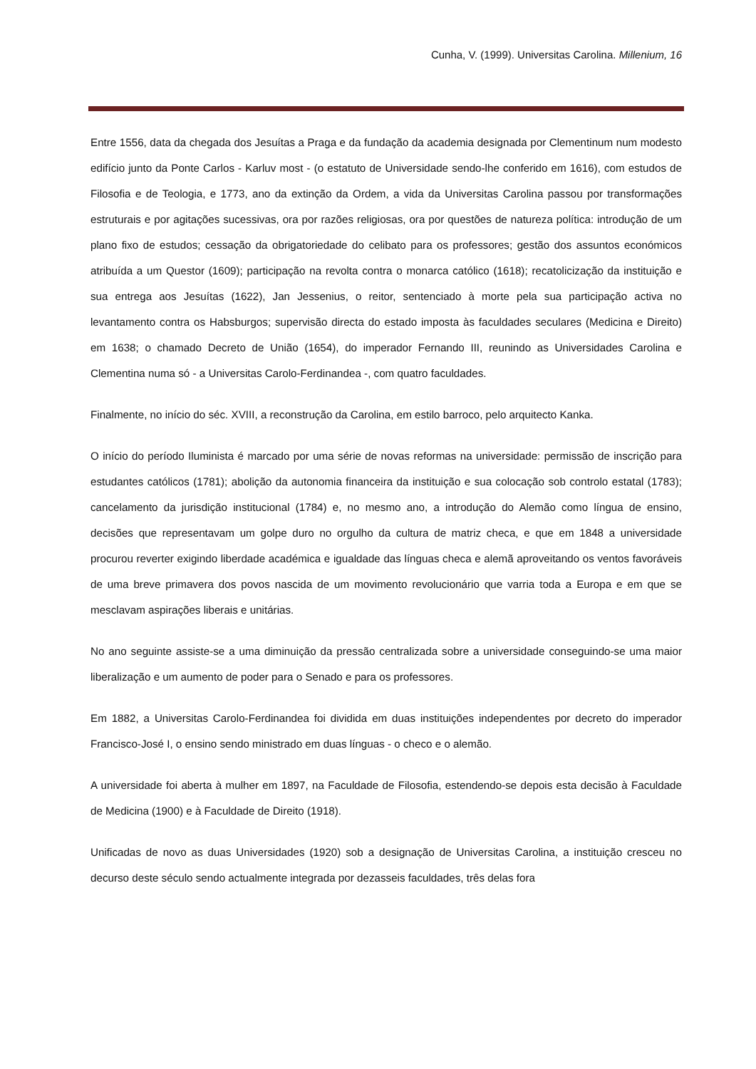Cunha, V. (1999). Universitas Carolina. Millenium, 16
Entre 1556, data da chegada dos Jesuítas a Praga e da fundação da academia designada por Clementinum num modesto edifício junto da Ponte Carlos - Karluv most - (o estatuto de Universidade sendo-lhe conferido em 1616), com estudos de Filosofia e de Teologia, e 1773, ano da extinção da Ordem, a vida da Universitas Carolina passou por transformações estruturais e por agitações sucessivas, ora por razões religiosas, ora por questões de natureza política: introdução de um plano fixo de estudos; cessação da obrigatoriedade do celibato para os professores; gestão dos assuntos económicos atribuída a um Questor (1609); participação na revolta contra o monarca católico (1618); recatolicização da instituição e sua entrega aos Jesuítas (1622), Jan Jessenius, o reitor, sentenciado à morte pela sua participação activa no levantamento contra os Habsburgos; supervisão directa do estado imposta às faculdades seculares (Medicina e Direito) em 1638; o chamado Decreto de União (1654), do imperador Fernando III, reunindo as Universidades Carolina e Clementina numa só - a Universitas Carolo-Ferdinandea -, com quatro faculdades.
Finalmente, no início do séc. XVIII, a reconstrução da Carolina, em estilo barroco, pelo arquitecto Kanka.
O início do período Iluminista é marcado por uma série de novas reformas na universidade: permissão de inscrição para estudantes católicos (1781); abolição da autonomia financeira da instituição e sua colocação sob controlo estatal (1783); cancelamento da jurisdição institucional (1784) e, no mesmo ano, a introdução do Alemão como língua de ensino, decisões que representavam um golpe duro no orgulho da cultura de matriz checa, e que em 1848 a universidade procurou reverter exigindo liberdade académica e igualdade das línguas checa e alemã aproveitando os ventos favoráveis de uma breve primavera dos povos nascida de um movimento revolucionário que varria toda a Europa e em que se mesclavam aspirações liberais e unitárias.
No ano seguinte assiste-se a uma diminuição da pressão centralizada sobre a universidade conseguindo-se uma maior liberalização e um aumento de poder para o Senado e para os professores.
Em 1882, a Universitas Carolo-Ferdinandea foi dividida em duas instituições independentes por decreto do imperador Francisco-José I, o ensino sendo ministrado em duas línguas - o checo e o alemão.
A universidade foi aberta à mulher em 1897, na Faculdade de Filosofia, estendendo-se depois esta decisão à Faculdade de Medicina (1900) e à Faculdade de Direito (1918).
Unificadas de novo as duas Universidades (1920) sob a designação de Universitas Carolina, a instituição cresceu no decurso deste século sendo actualmente integrada por dezasseis faculdades, três delas fora